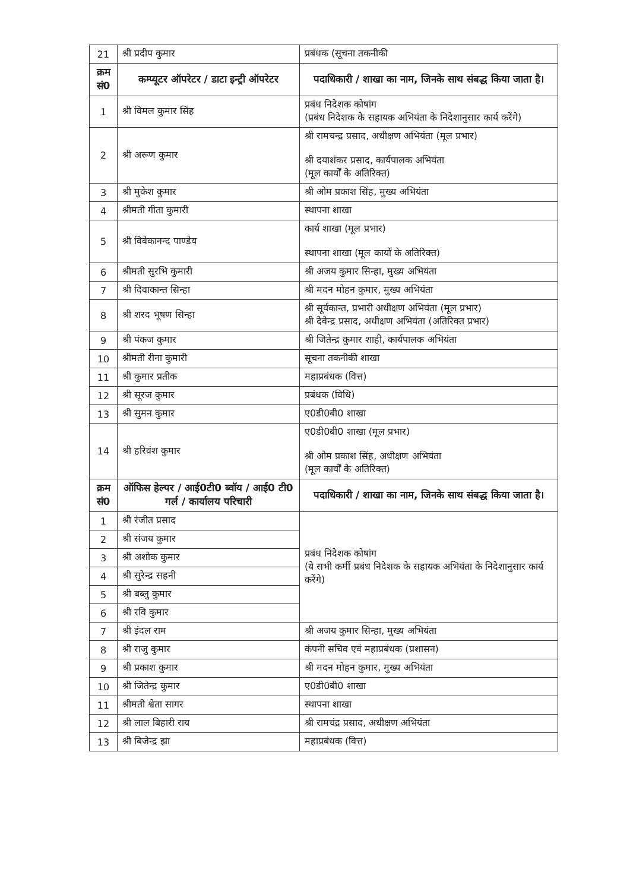| 21 | श्री प्रदीप कुमार | प्रबंधक (सूचना तकनीकी |
| क्रम सं0 | कम्प्यूटर ऑपरेटर / डाटा इन्ट्री ऑपरेटर | पदाधिकारी / शाखा का नाम, जिनके साथ संबद्ध किया जाता है। |
| 1 | श्री विमल कुमार सिंह | प्रबंध निदेशक कोषांग (प्रबंध निदेशक के सहायक अभियंता के निदेशानुसार कार्य करेंगे) |
| 2 | श्री अरूण कुमार | श्री रामचन्द्र प्रसाद, अधीक्षण अभियंता (मूल प्रभार) श्री दयाशंकर प्रसाद, कार्यपालक अभियंता (मूल कार्यों के अतिरिक्त) |
| 3 | श्री मुकेश कुमार | श्री ओम प्रकाश सिंह, मुख्य अभियंता |
| 4 | श्रीमती गीता कुमारी | स्थापना शाखा |
| 5 | श्री विवेकानन्द पाण्डेय | कार्य शाखा (मूल प्रभार) स्थापना शाखा (मूल कार्यों के अतिरिक्त) |
| 6 | श्रीमती सुरभि कुमारी | श्री अजय कुमार सिन्हा, मुख्य अभियंता |
| 7 | श्री दिवाकान्त सिन्हा | श्री मदन मोहन कुमार, मुख्य अभियंता |
| 8 | श्री शरद भूषण सिन्हा | श्री सूर्यकान्त, प्रभारी अधीक्षण अभियंता (मूल प्रभार) श्री देवेन्द्र प्रसाद, अधीक्षण अभियंता (अतिरिक्त प्रभार) |
| 9 | श्री पंकज कुमार | श्री जितेन्द्र कुमार शाही, कार्यपालक अभियंता |
| 10 | श्रीमती रीना कुमारी | सूचना तकनीकी शाखा |
| 11 | श्री कुमार प्रतीक | महाप्रबंधक (वित्त) |
| 12 | श्री सूरज कुमार | प्रबंधक (विधि) |
| 13 | श्री सुमन कुमार | ए0डी0बी0 शाखा |
| 14 | श्री हरिवंश कुमार | ए0डी0बी0 शाखा (मूल प्रभार) श्री ओम प्रकाश सिंह, अधीक्षण अभियंता (मूल कार्यों के अतिरिक्त) |
| क्रम सं0 | ऑफिस हेल्पर / आई0टी0 ब्वॉय / आई0 टी0 गर्ल / कार्यालय परिचारी | पदाधिकारी / शाखा का नाम, जिनके साथ संबद्ध किया जाता है। |
| 1 | श्री रंजीत प्रसाद | प्रबंध निदेशक कोषांग (ये सभी कर्मी प्रबंध निदेशक के सहायक अभियंता के निदेशानुसार कार्य करेंगे) |
| 2 | श्री संजय कुमार | |
| 3 | श्री अशोक कुमार | |
| 4 | श्री सुरेन्द्र सहनी | |
| 5 | श्री बब्लु कुमार | |
| 6 | श्री रवि कुमार | |
| 7 | श्री इंदल राम | श्री अजय कुमार सिन्हा, मुख्य अभियंता |
| 8 | श्री राजु कुमार | कंपनी सचिव एवं महाप्रबंधक (प्रशासन) |
| 9 | श्री प्रकाश कुमार | श्री मदन मोहन कुमार, मुख्य अभियंता |
| 10 | श्री जितेन्द्र कुमार | ए0डी0बी0 शाखा |
| 11 | श्रीमती श्वेता सागर | स्थापना शाखा |
| 12 | श्री लाल बिहारी राय | श्री रामचंद्र प्रसाद, अधीक्षण अभियंता |
| 13 | श्री बिजेन्द्र झा | महाप्रबंधक (वित्त) |